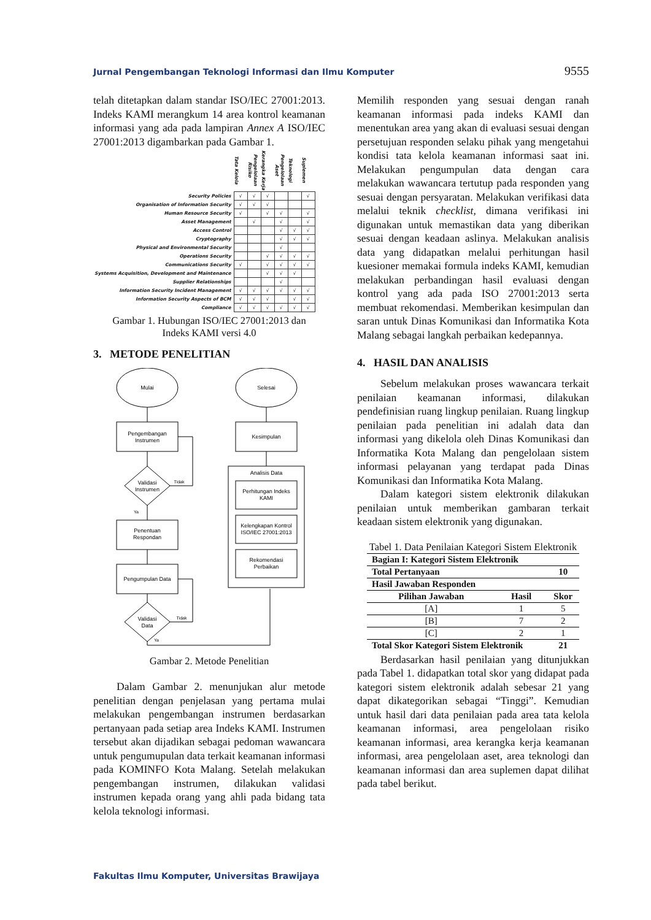Jurnal Pengembangan Teknologi Informasi dan Ilmu Komputer 9555
telah ditetapkan dalam standar ISO/IEC 27001:2013. Indeks KAMI merangkum 14 area kontrol keamanan informasi yang ada pada lampiran Annex A ISO/IEC 27001:2013 digambarkan pada Gambar 1.
| | Tata Kelola | Pengelolaan Risiko | Kerangka Kerja | Pengelolaan Aset | Teknologi | Suplemen |
| Security Policies | √ | √ | √ | | | √ |
| Organisation of Information Security | √ | √ | √ | | | |
| Human Resource Security | √ | | √ | √ | | √ |
| Asset Management | | √ | | √ | | √ |
| Access Control | | | | √ | √ | √ |
| Cryptography | | | | √ | √ | √ |
| Physical and Environmental Security | | | | √ | | |
| Operations Security | | | √ | √ | √ | √ |
| Communications Security | √ | | √ | √ | √ | √ |
| Systems Acquisition, Development and Maintenance | | | √ | √ | √ | |
| Supplier Relationships | | | | √ | | |
| Information Security Incident Management | √ | √ | √ | √ | √ | √ |
| Information Security Aspects of BCM | √ | √ | √ | | √ | √ |
| Compliance | √ | √ | √ | √ | √ | √ |
Gambar 1. Hubungan ISO/IEC 27001:2013 dan
Indeks KAMI versi 4.0
3. METODE PENELITIAN
Mulai
Selesai
Pengembangan
Instrumen
Validasi
Instrumen
Tidak
Ya
Penentuan
Respondan
Pengumpulan Data
Validasi
Data
Tidak
Ya
Analisis Data
Perhitungan Indeks
KAMI
Kelengkapan Kontrol
ISO/IEC 27001:2013
Rekomendasi
Perbaikan
Kesimpulan
Gambar 2. Metode Penelitian
Dalam Gambar 2. menunjukan alur metode penelitian dengan penjelasan yang pertama mulai melakukan pengembangan instrumen berdasarkan pertanyaan pada setiap area Indeks KAMI. Instrumen tersebut akan dijadikan sebagai pedoman wawancara untuk pengumupulan data terkait keamanan informasi pada KOMINFO Kota Malang. Setelah melakukan pengembangan instrumen, dilakukan validasi instrumen kepada orang yang ahli pada bidang tata kelola teknologi informasi.
Memilih responden yang sesuai dengan ranah keamanan informasi pada indeks KAMI dan menentukan area yang akan di evaluasi sesuai dengan persetujuan responden selaku pihak yang mengetahui kondisi tata kelola keamanan informasi saat ini. Melakukan pengumpulan data dengan cara melakukan wawancara tertutup pada responden yang sesuai dengan persyaratan. Melakukan verifikasi data melalui teknik checklist, dimana verifikasi ini digunakan untuk memastikan data yang diberikan sesuai dengan keadaan aslinya. Melakukan analisis data yang didapatkan melalui perhitungan hasil kuesioner memakai formula indeks KAMI, kemudian melakukan perbandingan hasil evaluasi dengan kontrol yang ada pada ISO 27001:2013 serta membuat rekomendasi. Memberikan kesimpulan dan saran untuk Dinas Komunikasi dan Informatika Kota Malang sebagai langkah perbaikan kedepannya.
4. HASIL DAN ANALISIS
Sebelum melakukan proses wawancara terkait penilaian keamanan informasi, dilakukan pendefinisian ruang lingkup penilaian. Ruang lingkup penilaian pada penelitian ini adalah data dan informasi yang dikelola oleh Dinas Komunikasi dan Informatika Kota Malang dan pengelolaan sistem informasi pelayanan yang terdapat pada Dinas Komunikasi dan Informatika Kota Malang.
Dalam kategori sistem elektronik dilakukan penilaian untuk memberikan gambaran terkait keadaan sistem elektronik yang digunakan.
Tabel 1. Data Penilaian Kategori Sistem Elektronik
| Bagian I: Kategori Sistem Elektronik | | |
| --- | --- | --- |
| Total Pertanyaan | | 10 |
| Hasil Jawaban Responden | | |
| Pilihan Jawaban | Hasil | Skor |
| [A] | 1 | 5 |
| [B] | 7 | 2 |
| [C] | 2 | 1 |
| Total Skor Kategori Sistem Elektronik | | 21 |
Berdasarkan hasil penilaian yang ditunjukkan pada Tabel 1. didapatkan total skor yang didapat pada kategori sistem elektronik adalah sebesar 21 yang dapat dikategorikan sebagai “Tinggi”. Kemudian untuk hasil dari data penilaian pada area tata kelola keamanan informasi, area pengelolaan risiko keamanan informasi, area kerangka kerja keamanan informasi, area pengelolaan aset, area teknologi dan keamanan informasi dan area suplemen dapat dilihat pada tabel berikut.
Fakultas Ilmu Komputer, Universitas Brawijaya